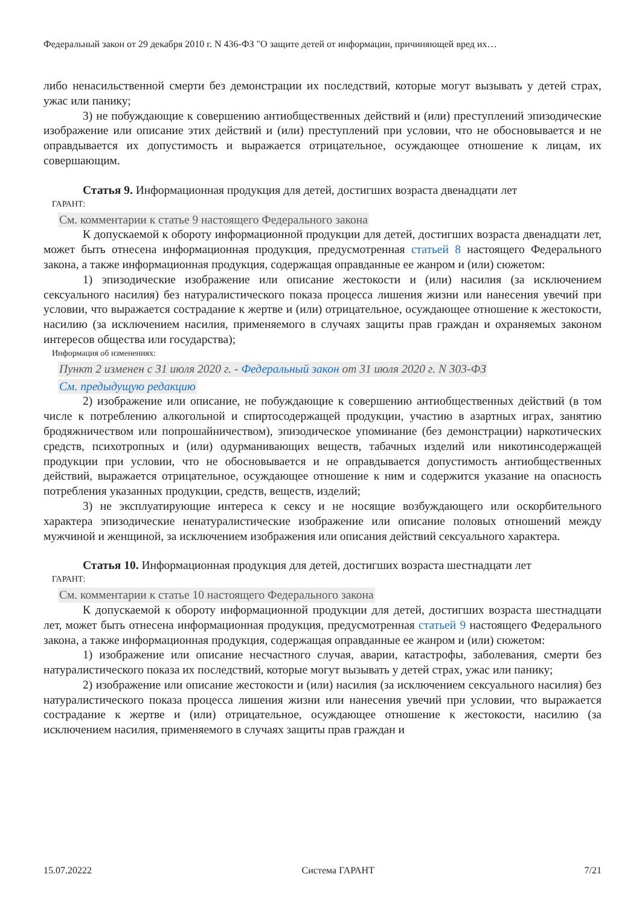Федеральный закон от 29 декабря 2010 г. N 436-ФЗ "О защите детей от информации, причиняющей вред их…
либо ненасильственной смерти без демонстрации их последствий, которые могут вызывать у детей страх, ужас или панику;
3) не побуждающие к совершению антиобщественных действий и (или) преступлений эпизодические изображение или описание этих действий и (или) преступлений при условии, что не обосновывается и не оправдывается их допустимость и выражается отрицательное, осуждающее отношение к лицам, их совершающим.
Статья 9. Информационная продукция для детей, достигших возраста двенадцати лет
ГАРАНТ:
См. комментарии к статье 9 настоящего Федерального закона
К допускаемой к обороту информационной продукции для детей, достигших возраста двенадцати лет, может быть отнесена информационная продукция, предусмотренная статьей 8 настоящего Федерального закона, а также информационная продукция, содержащая оправданные ее жанром и (или) сюжетом:
1) эпизодические изображение или описание жестокости и (или) насилия (за исключением сексуального насилия) без натуралистического показа процесса лишения жизни или нанесения увечий при условии, что выражается сострадание к жертве и (или) отрицательное, осуждающее отношение к жестокости, насилию (за исключением насилия, применяемого в случаях защиты прав граждан и охраняемых законом интересов общества или государства);
Информация об изменениях:
Пункт 2 изменен с 31 июля 2020 г. - Федеральный закон от 31 июля 2020 г. N 303-ФЗ
См. предыдущую редакцию
2) изображение или описание, не побуждающие к совершению антиобщественных действий (в том числе к потреблению алкогольной и спиртосодержащей продукции, участию в азартных играх, занятию бродяжничеством или попрошайничеством), эпизодическое упоминание (без демонстрации) наркотических средств, психотропных и (или) одурманивающих веществ, табачных изделий или никотинсодержащей продукции при условии, что не обосновывается и не оправдывается допустимость антиобщественных действий, выражается отрицательное, осуждающее отношение к ним и содержится указание на опасность потребления указанных продукции, средств, веществ, изделий;
3) не эксплуатирующие интереса к сексу и не носящие возбуждающего или оскорбительного характера эпизодические ненатуралистические изображение или описание половых отношений между мужчиной и женщиной, за исключением изображения или описания действий сексуального характера.
Статья 10. Информационная продукция для детей, достигших возраста шестнадцати лет
ГАРАНТ:
См. комментарии к статье 10 настоящего Федерального закона
К допускаемой к обороту информационной продукции для детей, достигших возраста шестнадцати лет, может быть отнесена информационная продукция, предусмотренная статьей 9 настоящего Федерального закона, а также информационная продукция, содержащая оправданные ее жанром и (или) сюжетом:
1) изображение или описание несчастного случая, аварии, катастрофы, заболевания, смерти без натуралистического показа их последствий, которые могут вызывать у детей страх, ужас или панику;
2) изображение или описание жестокости и (или) насилия (за исключением сексуального насилия) без натуралистического показа процесса лишения жизни или нанесения увечий при условии, что выражается сострадание к жертве и (или) отрицательное, осуждающее отношение к жестокости, насилию (за исключением насилия, применяемого в случаях защиты прав граждан и
15.07.20222 Система ГАРАНТ 7/21